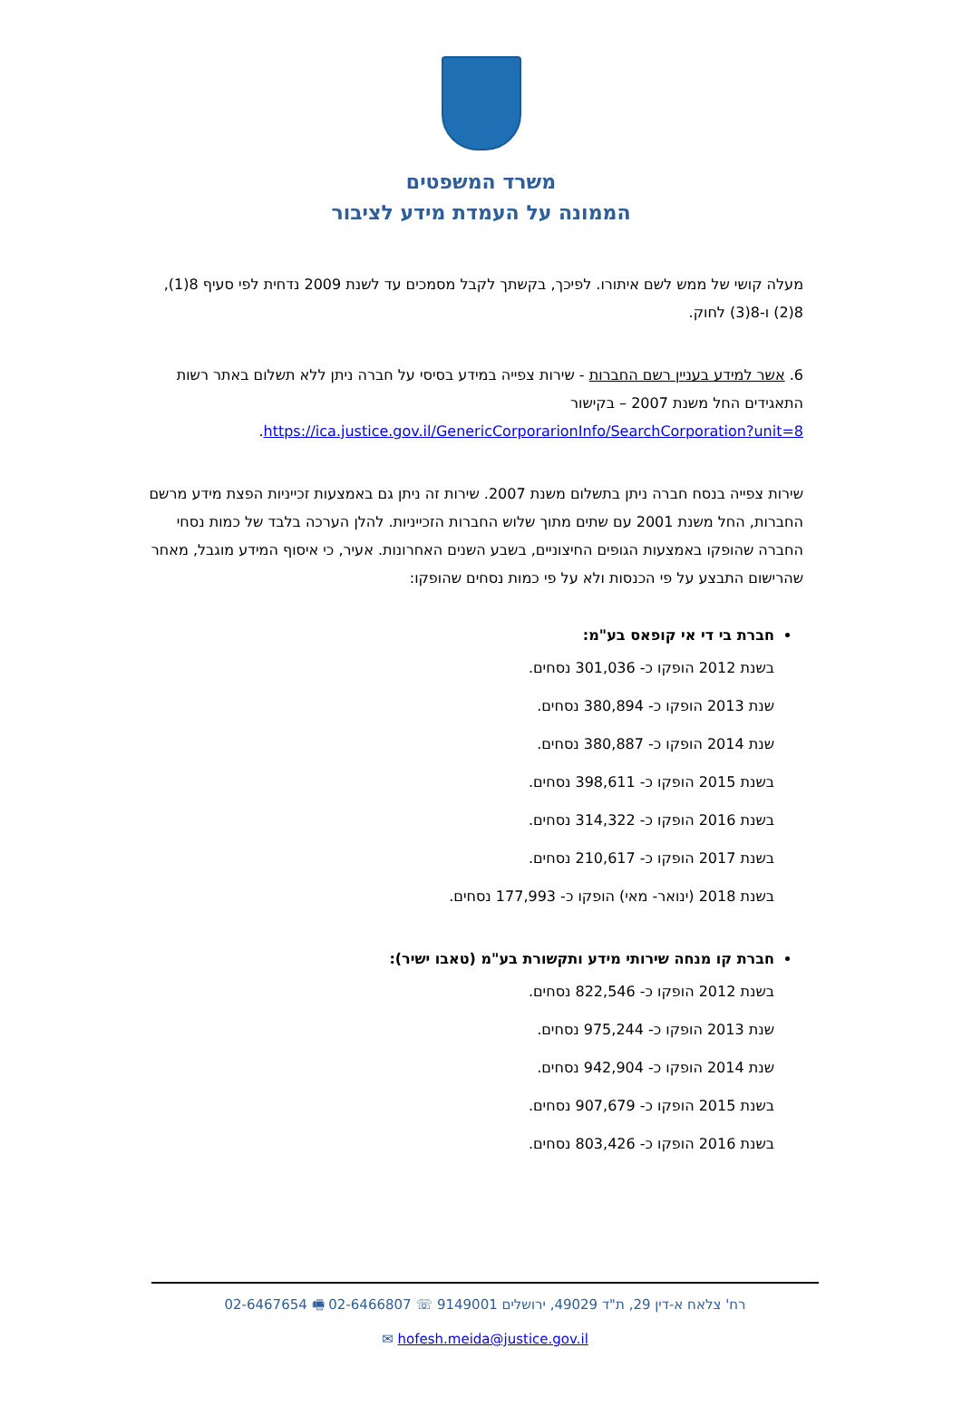משרד המשפטים
הממונה על העמדת מידע לציבור
מעלה קושי של ממש לשם איתורו. לפיכך, בקשתך לקבל מסמכים עד לשנת 2009 נדחית לפי סעיף 8(1), 8(2) ו-8(3) לחוק.
6. אשר למידע בעניין רשם החברות - שירות צפייה במידע בסיסי על חברה ניתן ללא תשלום באתר רשות התאגידים החל משנת 2007 – בקישור https://ica.justice.gov.il/GenericCorporarionInfo/SearchCorporation?unit=8.
שירות צפייה בנסח חברה ניתן בתשלום משנת 2007. שירות זה ניתן גם באמצעות זכייניות הפצת מידע מרשם החברות, החל משנת 2001 עם שתים מתוך שלוש החברות הזכייניות. להלן הערכה בלבד של כמות נסחי החברה שהופקו באמצעות הגופים החיצוניים, בשבע השנים האחרונות. אעיר, כי איסוף המידע מוגבל, מאחר שהרישום התבצע על פי הכנסות ולא על פי כמות נסחים שהופקו:
חברת בי די אי קופאס בע"מ:
בשנת 2012 הופקו כ- 301,036 נסחים.
שנת 2013 הופקו כ- 380,894 נסחים.
שנת 2014 הופקו כ- 380,887 נסחים.
בשנת 2015 הופקו כ- 398,611 נסחים.
בשנת 2016 הופקו כ- 314,322 נסחים.
בשנת 2017 הופקו כ- 210,617 נסחים.
בשנת 2018 (ינואר- מאי) הופקו כ- 177,993 נסחים.
חברת קו מנחה שירותי מידע ותקשורת בע"מ (טאבו ישיר):
בשנת 2012 הופקו כ- 822,546 נסחים.
שנת 2013 הופקו כ- 975,244 נסחים.
שנת 2014 הופקו כ- 942,904 נסחים.
בשנת 2015 הופקו כ- 907,679 נסחים.
בשנת 2016 הופקו כ- 803,426 נסחים.
רח' צלאח א-דין 29, ת"ד 49029, ירושלים 9149001 ☏ 02-6466807 🖷 02-6467654
hofesh.meida@justice.gov.il ✉